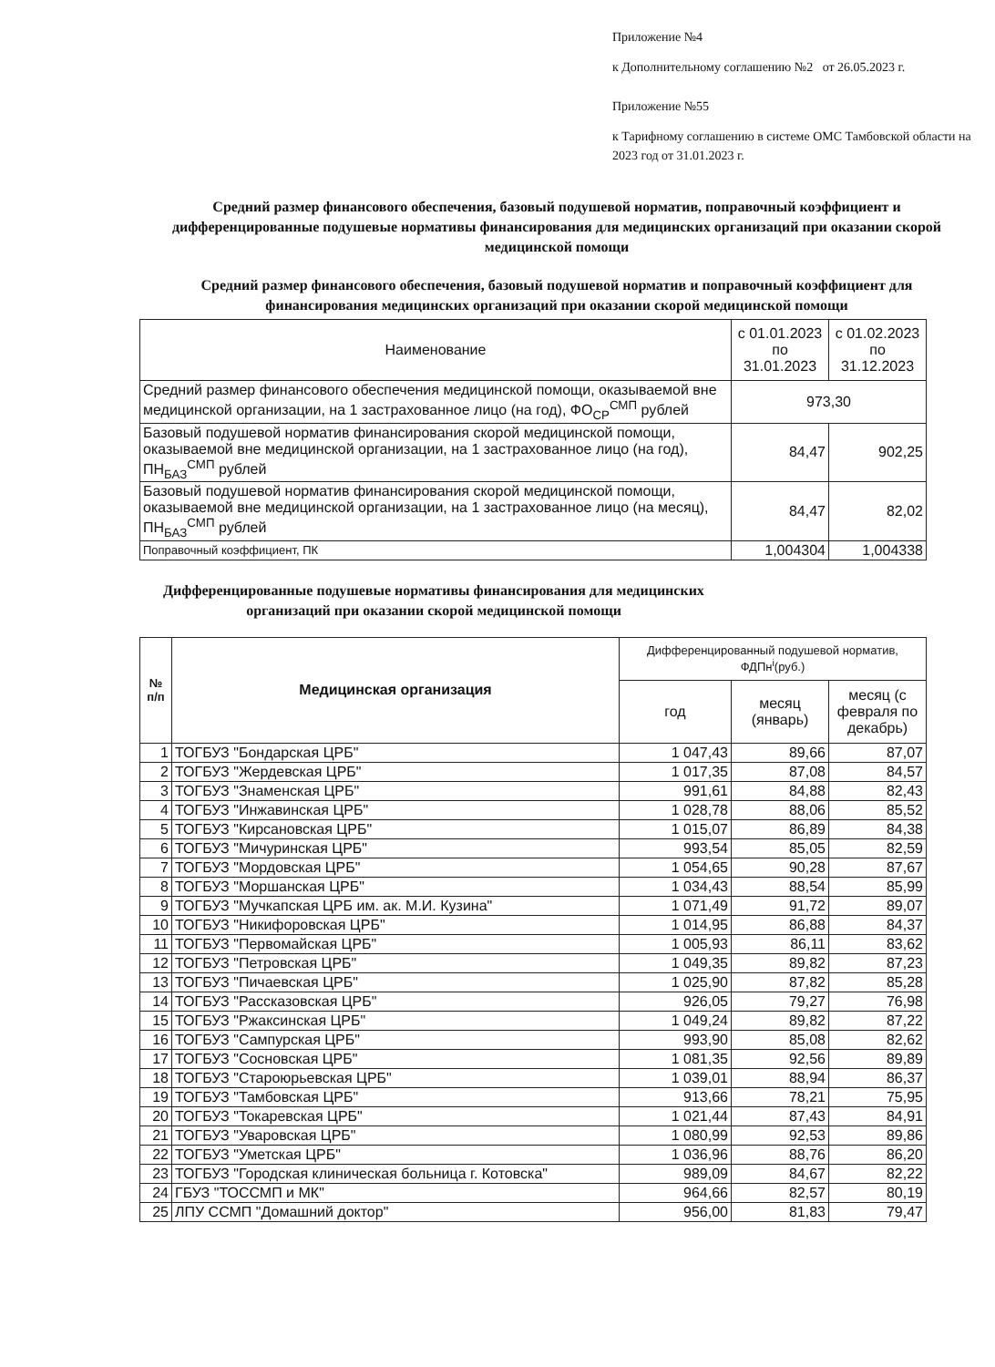Приложение №4
к Дополнительному соглашению №2 от 26.05.2023 г.
Приложение №55
к Тарифному соглашению в системе ОМС Тамбовской области на 2023 год от 31.01.2023 г.
Средний размер финансового обеспечения, базовый подушевой норматив, поправочный коэффициент и дифференцированные подушевые нормативы финансирования для медицинских организаций при оказании скорой медицинской помощи
Средний размер финансового обеспечения, базовый подушевой норматив и поправочный коэффициент для финансирования медицинских организаций при оказании скорой медицинской помощи
| Наименование | с 01.01.2023 по 31.01.2023 | с 01.02.2023 по 31.12.2023 |
| --- | --- | --- |
| Средний размер финансового обеспечения медицинской помощи, оказываемой вне медицинской организации, на 1 застрахованное лицо (на год), ФО<sub>СР</sub><sup>СМП</sup> рублей | 973,30 | |
| Базовый подушевой норматив финансирования скорой медицинской помощи, оказываемой вне медицинской организации, на 1 застрахованное лицо (на год), ПН<sub>БАЗ</sub><sup>СМП</sup> рублей | 84,47 | 902,25 |
| Базовый подушевой норматив финансирования скорой медицинской помощи, оказываемой вне медицинской организации, на 1 застрахованное лицо (на месяц), ПН<sub>БАЗ</sub><sup>СМП</sup> рублей | 84,47 | 82,02 |
| Поправочный коэффициент, ПК | 1,004304 | 1,004338 |
Дифференцированные подушевые нормативы финансирования для медицинских
организаций при оказании скорой медицинской помощи
| № п/п | Медицинская организация | Дифференцированный подушевой норматив, ФДПн<sup>i</sup>(руб.) | | |
| --- | --- | --- | --- | --- |
| | | год | месяц (январь) | месяц (с февраля по декабрь) |
| 1 | ТОГБУЗ "Бондарская ЦРБ" | 1 047,43 | 89,66 | 87,07 |
| 2 | ТОГБУЗ "Жердевская ЦРБ" | 1 017,35 | 87,08 | 84,57 |
| 3 | ТОГБУЗ "Знаменская ЦРБ" | 991,61 | 84,88 | 82,43 |
| 4 | ТОГБУЗ "Инжавинская ЦРБ" | 1 028,78 | 88,06 | 85,52 |
| 5 | ТОГБУЗ "Кирсановская ЦРБ" | 1 015,07 | 86,89 | 84,38 |
| 6 | ТОГБУЗ "Мичуринская ЦРБ" | 993,54 | 85,05 | 82,59 |
| 7 | ТОГБУЗ "Мордовская ЦРБ" | 1 054,65 | 90,28 | 87,67 |
| 8 | ТОГБУЗ "Моршанская ЦРБ" | 1 034,43 | 88,54 | 85,99 |
| 9 | ТОГБУЗ "Мучкапская ЦРБ им. ак. М.И. Кузина" | 1 071,49 | 91,72 | 89,07 |
| 10 | ТОГБУЗ "Никифоровская ЦРБ" | 1 014,95 | 86,88 | 84,37 |
| 11 | ТОГБУЗ "Первомайская ЦРБ" | 1 005,93 | 86,11 | 83,62 |
| 12 | ТОГБУЗ "Петровская ЦРБ" | 1 049,35 | 89,82 | 87,23 |
| 13 | ТОГБУЗ "Пичаевская ЦРБ" | 1 025,90 | 87,82 | 85,28 |
| 14 | ТОГБУЗ "Рассказовская ЦРБ" | 926,05 | 79,27 | 76,98 |
| 15 | ТОГБУЗ "Ржаксинская ЦРБ" | 1 049,24 | 89,82 | 87,22 |
| 16 | ТОГБУЗ "Сампурская ЦРБ" | 993,90 | 85,08 | 82,62 |
| 17 | ТОГБУЗ "Сосновская ЦРБ" | 1 081,35 | 92,56 | 89,89 |
| 18 | ТОГБУЗ "Староюрьевская ЦРБ" | 1 039,01 | 88,94 | 86,37 |
| 19 | ТОГБУЗ "Тамбовская ЦРБ" | 913,66 | 78,21 | 75,95 |
| 20 | ТОГБУЗ "Токаревская ЦРБ" | 1 021,44 | 87,43 | 84,91 |
| 21 | ТОГБУЗ "Уваровская ЦРБ" | 1 080,99 | 92,53 | 89,86 |
| 22 | ТОГБУЗ "Уметская ЦРБ" | 1 036,96 | 88,76 | 86,20 |
| 23 | ТОГБУЗ "Городская клиническая больница г. Котовска" | 989,09 | 84,67 | 82,22 |
| 24 | ГБУЗ "ТОССМП и МК" | 964,66 | 82,57 | 80,19 |
| 25 | ЛПУ ССМП "Домашний доктор" | 956,00 | 81,83 | 79,47 |